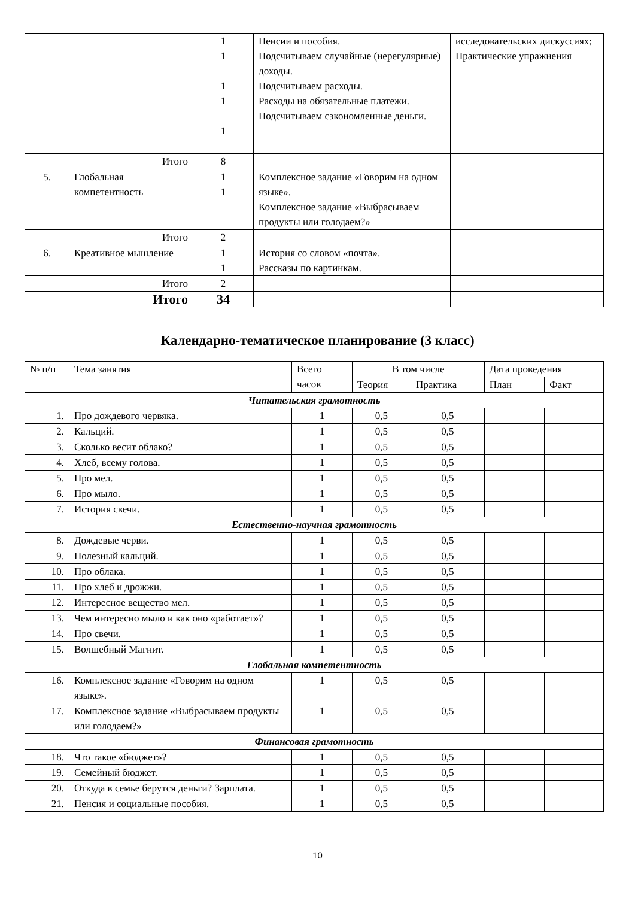| | | 1 1 1 1 1 | Пенсии и пособия. Подсчитываем случайные (нерегулярные) доходы. Подсчитываем расходы. Расходы на обязательные платежи. Подсчитываем сэкономленные деньги. | исследовательских дискуссиях; Практические упражнения |
| | Итого | 8 | | |
| 5. | Глобальная компетентность | 1 1 | Комплексное задание «Говорим на одном языке». Комплексное задание «Выбрасываем продукты или голодаем?» | |
| | Итого | 2 | | |
| 6. | Креативное мышление | 1 1 | История со словом «почта». Рассказы по картинкам. | |
| | Итого | 2 | | |
| | Итого | 34 | | |
Календарно-тематическое планирование (3 класс)
| № п/п | Тема занятия | Всего часов | В том числе | | Дата проведения | |
| --- | --- | --- | --- | --- | --- | --- |
| | | | Теория | Практика | План | Факт |
| Читательская грамотность | | | | | | |
| 1. | Про дождевого червяка. | 1 | 0,5 | 0,5 | | |
| 2. | Кальций. | 1 | 0,5 | 0,5 | | |
| 3. | Сколько весит облако? | 1 | 0,5 | 0,5 | | |
| 4. | Хлеб, всему голова. | 1 | 0,5 | 0,5 | | |
| 5. | Про мел. | 1 | 0,5 | 0,5 | | |
| 6. | Про мыло. | 1 | 0,5 | 0,5 | | |
| 7. | История свечи. | 1 | 0,5 | 0,5 | | |
| Естественно-научная грамотность | | | | | | |
| 8. | Дождевые черви. | 1 | 0,5 | 0,5 | | |
| 9. | Полезный кальций. | 1 | 0,5 | 0,5 | | |
| 10. | Про облака. | 1 | 0,5 | 0,5 | | |
| 11. | Про хлеб и дрожжи. | 1 | 0,5 | 0,5 | | |
| 12. | Интересное вещество мел. | 1 | 0,5 | 0,5 | | |
| 13. | Чем интересно мыло и как оно «работает»? | 1 | 0,5 | 0,5 | | |
| 14. | Про свечи. | 1 | 0,5 | 0,5 | | |
| 15. | Волшебный Магнит. | 1 | 0,5 | 0,5 | | |
| Глобальная компетентность | | | | | | |
| 16. | Комплексное задание «Говорим на одном языке». | 1 | 0,5 | 0,5 | | |
| 17. | Комплексное задание «Выбрасываем продукты или голодаем?» | 1 | 0,5 | 0,5 | | |
| Финансовая грамотность | | | | | | |
| 18. | Что такое «бюджет»? | 1 | 0,5 | 0,5 | | |
| 19. | Семейный бюджет. | 1 | 0,5 | 0,5 | | |
| 20. | Откуда в семье берутся деньги? Зарплата. | 1 | 0,5 | 0,5 | | |
| 21. | Пенсия и социальные пособия. | 1 | 0,5 | 0,5 | | |
10